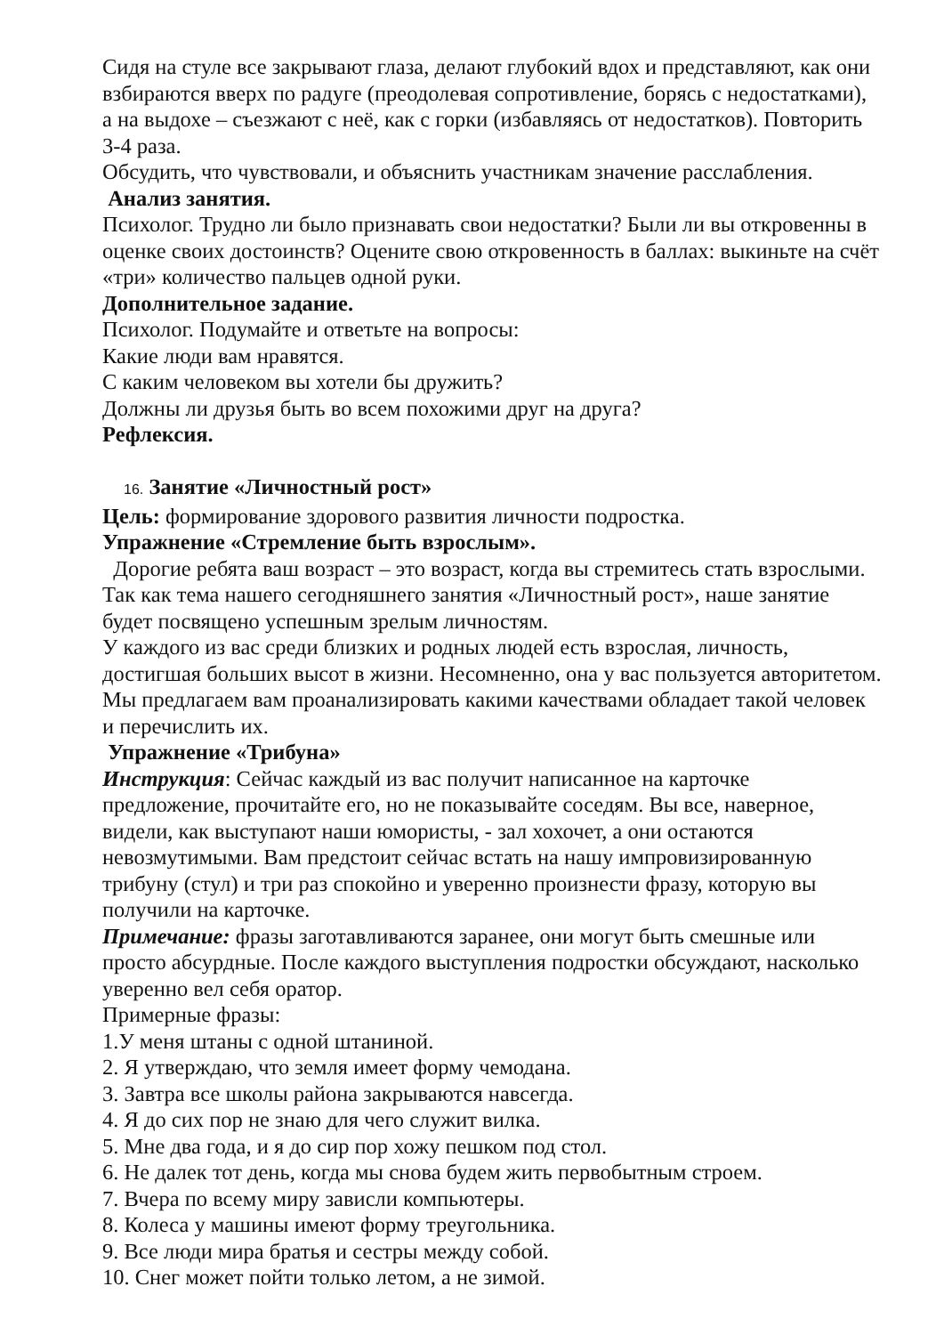Сидя на стуле все закрывают глаза, делают глубокий вдох и представляют, как они взбираются вверх по радуге (преодолевая сопротивление, борясь с недостатками), а на выдохе – съезжают с неё, как с горки (избавляясь от недостатков). Повторить 3-4 раза.
Обсудить, что чувствовали, и объяснить участникам значение расслабления.
Анализ занятия.
Психолог. Трудно ли было признавать свои недостатки? Были ли вы откровенны в оценке своих достоинств? Оцените свою откровенность в баллах: выкиньте на счёт «три» количество пальцев одной руки.
Дополнительное задание.
Психолог. Подумайте и ответьте на вопросы:
Какие люди вам нравятся.
С каким человеком вы хотели бы дружить?
Должны ли друзья быть во всем похожими друг на друга?
Рефлексия.
16. Занятие «Личностный рост»
Цель: формирование здорового развития личности подростка.
Упражнение «Стремление быть взрослым».
Дорогие ребята ваш возраст – это возраст, когда вы стремитесь стать взрослыми. Так как тема нашего сегодняшнего занятия «Личностный рост», наше занятие будет посвящено успешным зрелым личностям.
У каждого из вас среди близких и родных людей есть взрослая, личность, достигшая больших высот в жизни. Несомненно, она у вас пользуется авторитетом. Мы предлагаем вам проанализировать какими качествами обладает такой человек и перечислить их.
Упражнение «Трибуна»
Инструкция: Сейчас каждый из вас получит написанное на карточке предложение, прочитайте его, но не показывайте соседям. Вы все, наверное, видели, как выступают наши юмористы, - зал хохочет, а они остаются невозмутимыми. Вам предстоит сейчас встать на нашу импровизированную трибуну (стул) и три раз спокойно и уверенно произнести фразу, которую вы получили на карточке.
Примечание: фразы заготавливаются заранее, они могут быть смешные или просто абсурдные. После каждого выступления подростки обсуждают, насколько уверенно вел себя оратор.
Примерные фразы:
1.У меня штаны с одной штаниной.
2. Я утверждаю, что земля имеет форму чемодана.
3. Завтра все школы района закрываются навсегда.
4. Я до сих пор не знаю для чего служит вилка.
5. Мне два года, и я до сир пор хожу пешком под стол.
6. Не далек тот день, когда мы снова будем жить первобытным строем.
7. Вчера по всему миру зависли компьютеры.
8. Колеса у машины имеют форму треугольника.
9. Все люди мира братья и сестры между собой.
10. Снег может пойти только летом, а не зимой.